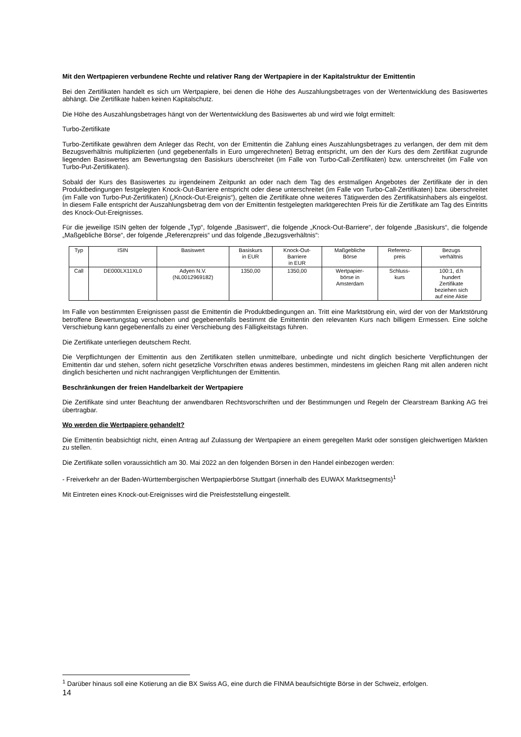Mit den Wertpapieren verbundene Rechte und relativer Rang der Wertpapiere in der Kapitalstruktur der Emittentin
Bei den Zertifikaten handelt es sich um Wertpapiere, bei denen die Höhe des Auszahlungsbetrages von der Wertentwicklung des Basiswertes abhängt. Die Zertifikate haben keinen Kapitalschutz.
Die Höhe des Auszahlungsbetrages hängt von der Wertentwicklung des Basiswertes ab und wird wie folgt ermittelt:
Turbo-Zertifikate
Turbo-Zertifikate gewähren dem Anleger das Recht, von der Emittentin die Zahlung eines Auszahlungsbetrages zu verlangen, der dem mit dem Bezugsverhältnis multiplizierten (und gegebenenfalls in Euro umgerechneten) Betrag entspricht, um den der Kurs des dem Zertifikat zugrunde liegenden Basiswertes am Bewertungstag den Basiskurs überschreitet (im Falle von Turbo-Call-Zertifikaten) bzw. unterschreitet (im Falle von Turbo-Put-Zertifikaten).
Sobald der Kurs des Basiswertes zu irgendeinem Zeitpunkt an oder nach dem Tag des erstmaligen Angebotes der Zertifikate der in den Produktbedingungen festgelegten Knock-Out-Barriere entspricht oder diese unterschreitet (im Falle von Turbo-Call-Zertifikaten) bzw. überschreitet (im Falle von Turbo-Put-Zertifikaten) („Knock-Out-Ereignis“), gelten die Zertifikate ohne weiteres Tätigwerden des Zertifikatsinhabers als eingelöst. In diesem Falle entspricht der Auszahlungsbetrag dem von der Emittentin festgelegten marktgerechten Preis für die Zertifikate am Tag des Eintritts des Knock-Out-Ereignisses.
Für die jeweilige ISIN gelten der folgende „Typ“, folgende „Basiswert“, die folgende „Knock-Out-Barriere“, der folgende „Basiskurs“, die folgende „Maßgebliche Börse“, der folgende „Referenzpreis“ und das folgende „Bezugsverhältnis“:
| Typ | ISIN | Basiswert | Basiskurs in EUR | Knock-Out- Barriere in EUR | Maßgebliche Börse | Referenz- preis | Bezugs verhältnis |
| --- | --- | --- | --- | --- | --- | --- | --- |
| Call | DE000LX11XL0 | Adyen N.V. (NL0012969182) | 1350,00 | 1350,00 | Wertpapier- börse in Amsterdam | Schluss- kurs | 100:1, d.h hundert Zertifikate beziehen sich auf eine Aktie |
Im Falle von bestimmten Ereignissen passt die Emittentin die Produktbedingungen an. Tritt eine Marktstörung ein, wird der von der Marktstörung betroffene Bewertungstag verschoben und gegebenenfalls bestimmt die Emittentin den relevanten Kurs nach billigem Ermessen. Eine solche Verschiebung kann gegebenenfalls zu einer Verschiebung des Fälligkeitstags führen.
Die Zertifikate unterliegen deutschem Recht.
Die Verpflichtungen der Emittentin aus den Zertifikaten stellen unmittelbare, unbedingte und nicht dinglich besicherte Verpflichtungen der Emittentin dar und stehen, sofern nicht gesetzliche Vorschriften etwas anderes bestimmen, mindestens im gleichen Rang mit allen anderen nicht dinglich besicherten und nicht nachrangigen Verpflichtungen der Emittentin.
Beschränkungen der freien Handelbarkeit der Wertpapiere
Die Zertifikate sind unter Beachtung der anwendbaren Rechtsvorschriften und der Bestimmungen und Regeln der Clearstream Banking AG frei übertragbar.
Wo werden die Wertpapiere gehandelt?
Die Emittentin beabsichtigt nicht, einen Antrag auf Zulassung der Wertpapiere an einem geregelten Markt oder sonstigen gleichwertigen Märkten zu stellen.
Die Zertifikate sollen voraussichtlich am 30. Mai 2022 an den folgenden Börsen in den Handel einbezogen werden:
- Freiverkehr an der Baden-Württembergischen Wertpapierbörse Stuttgart (innerhalb des EUWAX Marktsegments)<sup>1</sup>
Mit Eintreten eines Knock-out-Ereignisses wird die Preisfeststellung eingestellt.
<sup>1</sup> Darüber hinaus soll eine Kotierung an die BX Swiss AG, eine durch die FINMA beaufsichtigte Börse in der Schweiz, erfolgen.
14